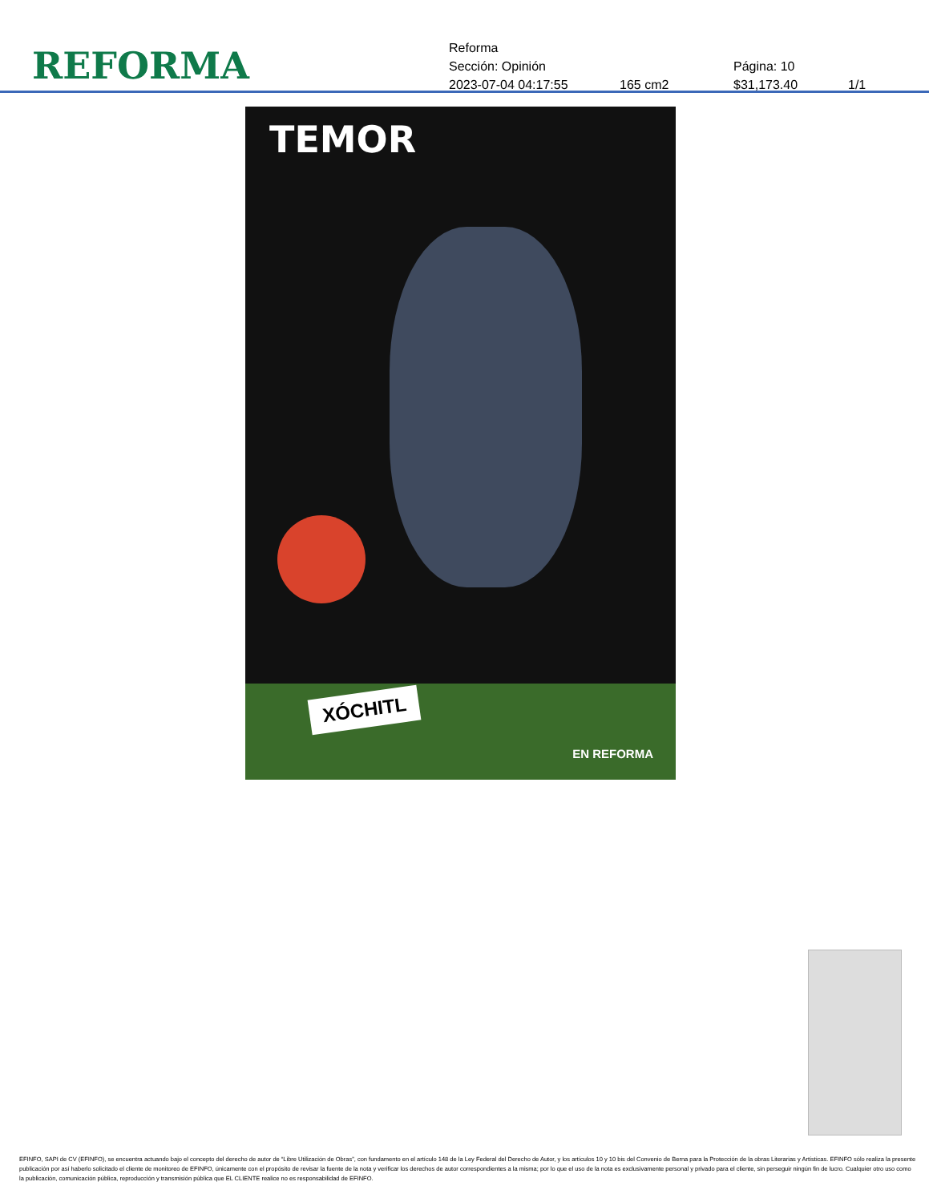REFORMA
Reforma
Sección: Opinión Página: 10
2023-07-04 04:17:55 165 cm2 $31,173.40 1/1
TEMOR
XÓCHITL
EN REFORMA
EFINFO, SAPI de CV (EFINFO), se encuentra actuando bajo el concepto del derecho de autor de “Libre Utilización de Obras”, con fundamento en el artículo 148 de la Ley Federal del Derecho de Autor, y los artículos 10 y 10 bis del Convenio de Berna para la Protección de la obras Literarias y Artísticas. EFINFO sólo realiza la presente publicación por así haberlo solicitado el cliente de monitoreo de EFINFO, únicamente con el propósito de revisar la fuente de la nota y verificar los derechos de autor correspondientes a la misma; por lo que el uso de la nota es exclusivamente personal y privado para el cliente, sin perseguir ningún fin de lucro. Cualquier otro uso como la publicación, comunicación pública, reproducción y transmisión pública que EL CLIENTE realice no es responsabilidad de EFINFO.